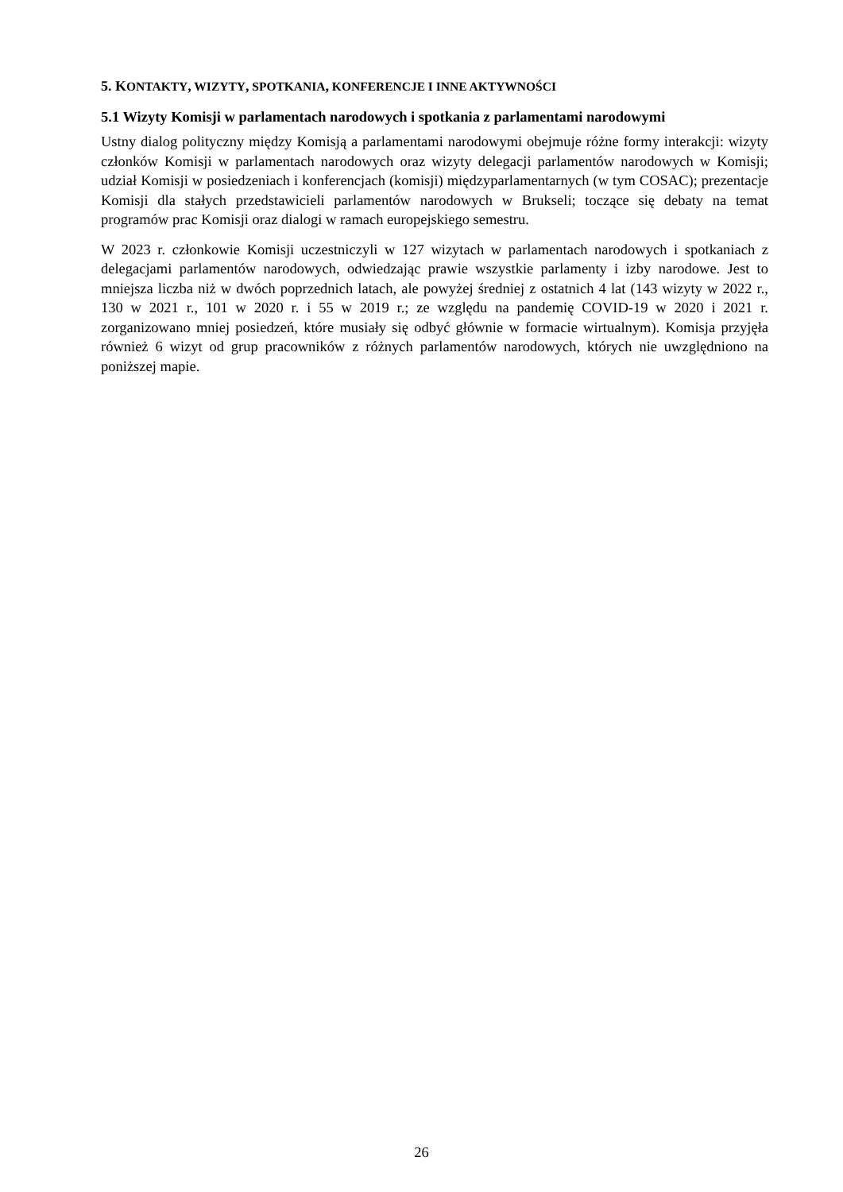5. KONTAKTY, WIZYTY, SPOTKANIA, KONFERENCJE I INNE AKTYWNOŚCI
5.1 Wizyty Komisji w parlamentach narodowych i spotkania z parlamentami narodowymi
Ustny dialog polityczny między Komisją a parlamentami narodowymi obejmuje różne formy interakcji: wizyty członków Komisji w parlamentach narodowych oraz wizyty delegacji parlamentów narodowych w Komisji; udział Komisji w posiedzeniach i konferencjach (komisji) międzyparlamentarnych (w tym COSAC); prezentacje Komisji dla stałych przedstawicieli parlamentów narodowych w Brukseli; toczące się debaty na temat programów prac Komisji oraz dialogi w ramach europejskiego semestru.
W 2023 r. członkowie Komisji uczestniczyli w 127 wizytach w parlamentach narodowych i spotkaniach z delegacjami parlamentów narodowych, odwiedzając prawie wszystkie parlamenty i izby narodowe. Jest to mniejsza liczba niż w dwóch poprzednich latach, ale powyżej średniej z ostatnich 4 lat (143 wizyty w 2022 r., 130 w 2021 r., 101 w 2020 r. i 55 w 2019 r.; ze względu na pandemię COVID-19 w 2020 i 2021 r. zorganizowano mniej posiedzeń, które musiały się odbyć głównie w formacie wirtualnym). Komisja przyjęła również 6 wizyt od grup pracowników z różnych parlamentów narodowych, których nie uwzględniono na poniższej mapie.
26